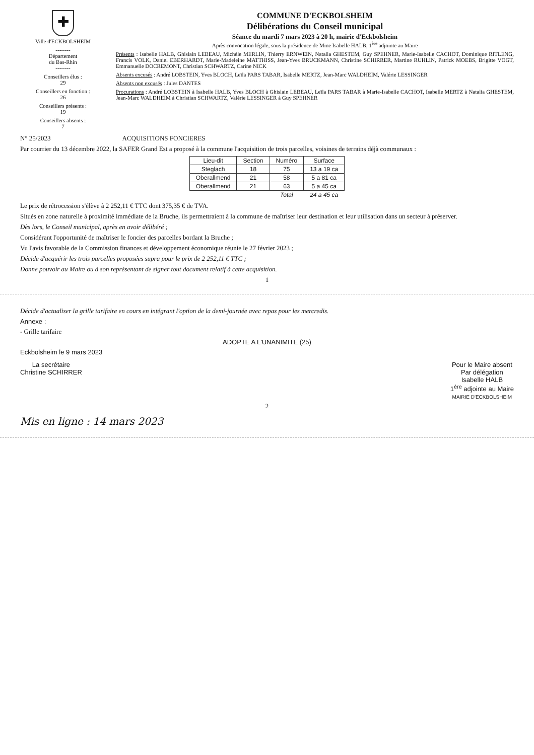✚
Ville d'ECKBOLSHEIM
--------
Département
du Bas-Rhin
--------
Conseillers élus :
29
Conseillers en fonction :
26
Conseillers présents :
19
Conseillers absents :
7
COMMUNE D'ECKBOLSHEIM
Délibérations du Conseil municipal
Séance du mardi 7 mars 2023 à 20 h, mairie d'Eckbolsheim
Après convocation légale, sous la présidence de Mme Isabelle HALB, 1<sup>ère</sup> adjointe au Maire
Présents : Isabelle HALB, Ghislain LEBEAU, Michèle MERLIN, Thierry ERNWEIN, Natalia GHESTEM, Guy SPEHNER, Marie-Isabelle CACHOT, Dominique RITLENG, Francis VOLK, Daniel EBERHARDT, Marie-Madeleine MATTHISS, Jean-Yves BRUCKMANN, Christine SCHIRRER, Martine RUHLIN, Patrick MOEBS, Brigitte VOGT, Emmanuelle DOCREMONT, Christian SCHWARTZ, Carine NICK
Absents excusés : André LOBSTEIN, Yves BLOCH, Leïla PARS TABAR, Isabelle MERTZ, Jean-Marc WALDHEIM, Valérie LESSINGER
Absents non excusés : Jules DANTES
Procurations : André LOBSTEIN à Isabelle HALB, Yves BLOCH à Ghislain LEBEAU, Leïla PARS TABAR à Marie-Isabelle CACHOT, Isabelle MERTZ à Natalia GHESTEM, Jean-Marc WALDHEIM à Christian SCHWARTZ, Valérie LESSINGER à Guy SPEHNER
N° 25/2023 ACQUISITIONS FONCIERES
Par courrier du 13 décembre 2022, la SAFER Grand Est a proposé à la commune l'acquisition de trois parcelles, voisines de terrains déjà communaux :
| Lieu-dit | Section | Numéro | Surface |
| --- | --- | --- | --- |
| Steglach | 18 | 75 | 13 a 19 ca |
| Oberallmend | 21 | 58 | 5 a 81 ca |
| Oberallmend | 21 | 63 | 5 a 45 ca |
| | | Total | 24 a 45 ca |
Le prix de rétrocession s'élève à 2 252,11 € TTC dont 375,35 € de TVA.
Situés en zone naturelle à proximité immédiate de la Bruche, ils permettraient à la commune de maîtriser leur destination et leur utilisation dans un secteur à préserver.
Dès lors, le Conseil municipal, après en avoir délibéré ;
Considérant l'opportunité de maîtriser le foncier des parcelles bordant la Bruche ;
Vu l'avis favorable de la Commission finances et développement économique réunie le 27 février 2023 ;
Décide d'acquérir les trois parcelles proposées supra pour le prix de 2 252,11 € TTC ;
Donne pouvoir au Maire ou à son représentant de signer tout document relatif à cette acquisition.
1
Décide d'actualiser la grille tarifaire en cours en intégrant l'option de la demi-journée avec repas pour les mercredis.
Annexe :
- Grille tarifaire
ADOPTE A L'UNANIMITE (25)
Eckbolsheim le 9 mars 2023
La secrétaire
Christine SCHIRRER
Pour le Maire absent
Par délégation
Isabelle HALB
1<sup>ère</sup> adjointe au Maire
MAIRIE D'ECKBOLSHEIM
2
Mis en ligne : 14 mars 2023